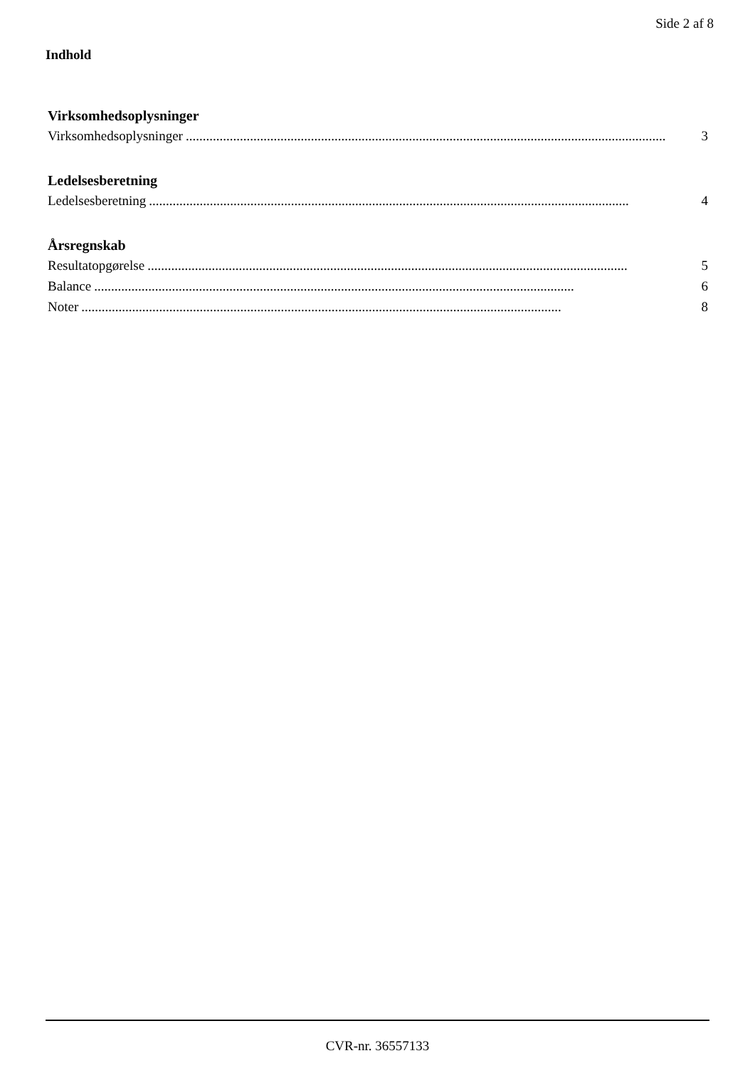Side 2 af 8
Indhold
Virksomhedsoplysninger
Virksomhedsoplysninger.............................................................................................................................................. 3
Ledelsesberetning
Ledelsesberetning.............................................................................................................................................. 4
Årsregnskab
Resultatopgørelse.............................................................................................................................................. 5
Balance.............................................................................................................................................. 6
Noter.............................................................................................................................................. 8
CVR-nr. 36557133